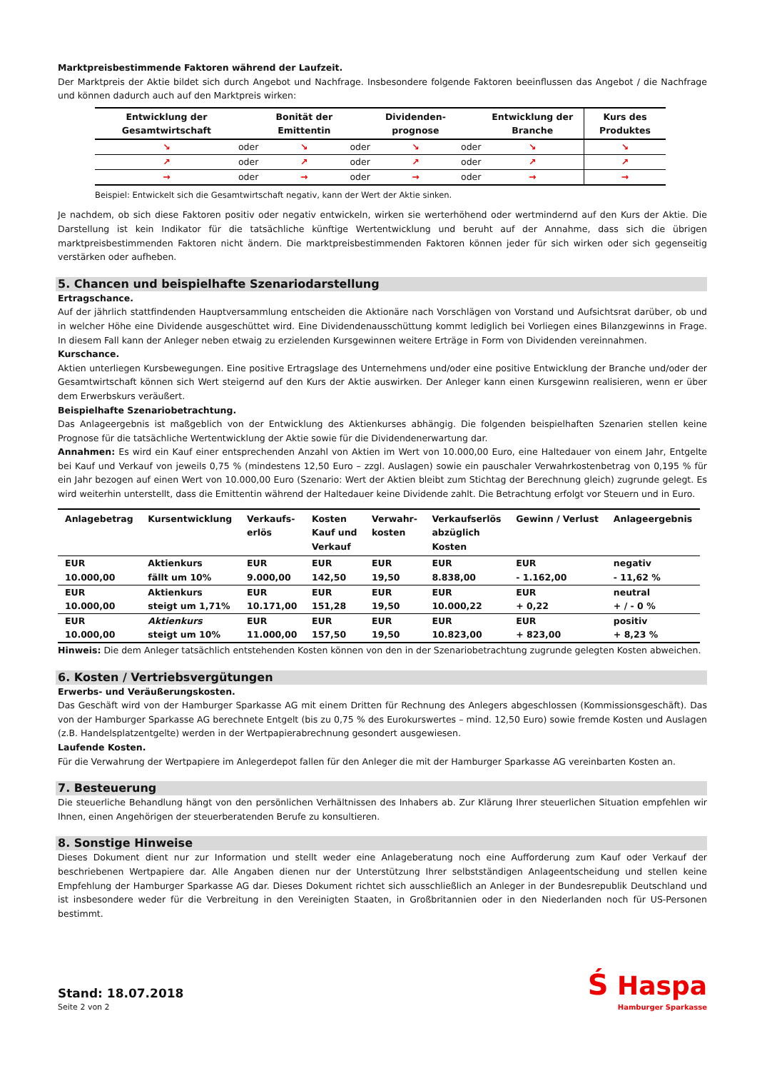Marktpreisbestimmende Faktoren während der Laufzeit.
Der Marktpreis der Aktie bildet sich durch Angebot und Nachfrage. Insbesondere folgende Faktoren beeinflussen das Angebot / die Nachfrage und können dadurch auch auf den Marktpreis wirken:
| Entwicklung der Gesamtwirtschaft | | Bonität der Emittentin | | Dividenden-prognose | | Entwicklung der Branche | Kurs des Produktes |
| --- | --- | --- | --- | --- | --- | --- | --- |
| ↘ | oder | ↘ | oder | ↘ | oder | ↘ | ↘ |
| ↗ | oder | ↗ | oder | ↗ | oder | ↗ | ↗ |
| → | oder | → | oder | → | oder | → | → |
Beispiel: Entwickelt sich die Gesamtwirtschaft negativ, kann der Wert der Aktie sinken.
Je nachdem, ob sich diese Faktoren positiv oder negativ entwickeln, wirken sie werterhöhend oder wertmindernd auf den Kurs der Aktie. Die Darstellung ist kein Indikator für die tatsächliche künftige Wertentwicklung und beruht auf der Annahme, dass sich die übrigen marktpreisbestimmenden Faktoren nicht ändern. Die marktpreisbestimmenden Faktoren können jeder für sich wirken oder sich gegenseitig verstärken oder aufheben.
5. Chancen und beispielhafte Szenariodarstellung
Ertragschance.
Auf der jährlich stattfindenden Hauptversammlung entscheiden die Aktionäre nach Vorschlägen von Vorstand und Aufsichtsrat darüber, ob und in welcher Höhe eine Dividende ausgeschüttet wird. Eine Dividendenausschüttung kommt lediglich bei Vorliegen eines Bilanzgewinns in Frage. In diesem Fall kann der Anleger neben etwaig zu erzielenden Kursgewinnen weitere Erträge in Form von Dividenden vereinnahmen.
Kurschance.
Aktien unterliegen Kursbewegungen. Eine positive Ertragslage des Unternehmens und/oder eine positive Entwicklung der Branche und/oder der Gesamtwirtschaft können sich Wert steigernd auf den Kurs der Aktie auswirken. Der Anleger kann einen Kursgewinn realisieren, wenn er über dem Erwerbskurs veräußert.
Beispielhafte Szenariobetrachtung.
Das Anlageergebnis ist maßgeblich von der Entwicklung des Aktienkurses abhängig. Die folgenden beispielhaften Szenarien stellen keine Prognose für die tatsächliche Wertentwicklung der Aktie sowie für die Dividendenerwartung dar.
Annahmen: Es wird ein Kauf einer entsprechenden Anzahl von Aktien im Wert von 10.000,00 Euro, eine Haltedauer von einem Jahr, Entgelte bei Kauf und Verkauf von jeweils 0,75 % (mindestens 12,50 Euro – zzgl. Auslagen) sowie ein pauschaler Verwahrkostenbetrag von 0,195 % für ein Jahr bezogen auf einen Wert von 10.000,00 Euro (Szenario: Wert der Aktien bleibt zum Stichtag der Berechnung gleich) zugrunde gelegt. Es wird weiterhin unterstellt, dass die Emittentin während der Haltedauer keine Dividende zahlt. Die Betrachtung erfolgt vor Steuern und in Euro.
| Anlagebetrag | Kursentwicklung | Verkaufs- erlös | Kosten Kauf und Verkauf | Verwahr- kosten | Verkaufserlös abzüglich Kosten | Gewinn / Verlust | Anlageergebnis |
| --- | --- | --- | --- | --- | --- | --- | --- |
| EUR 10.000,00 | Aktienkurs fällt um 10% | EUR 9.000,00 | EUR 142,50 | EUR 19,50 | EUR 8.838,00 | EUR - 1.162,00 | negativ - 11,62 % |
| EUR 10.000,00 | Aktienkurs steigt um 1,71% | EUR 10.171,00 | EUR 151,28 | EUR 19,50 | EUR 10.000,22 | EUR + 0,22 | neutral + / - 0 % |
| EUR 10.000,00 | Aktienkurs steigt um 10% | EUR 11.000,00 | EUR 157,50 | EUR 19,50 | EUR 10.823,00 | EUR + 823,00 | positiv + 8,23 % |
Hinweis: Die dem Anleger tatsächlich entstehenden Kosten können von den in der Szenariobetrachtung zugrunde gelegten Kosten abweichen.
6. Kosten / Vertriebsvergütungen
Erwerbs- und Veräußerungskosten.
Das Geschäft wird von der Hamburger Sparkasse AG mit einem Dritten für Rechnung des Anlegers abgeschlossen (Kommissionsgeschäft). Das von der Hamburger Sparkasse AG berechnete Entgelt (bis zu 0,75 % des Eurokurswertes – mind. 12,50 Euro) sowie fremde Kosten und Auslagen (z.B. Handelsplatzentgelte) werden in der Wertpapierabrechnung gesondert ausgewiesen.
Laufende Kosten.
Für die Verwahrung der Wertpapiere im Anlegerdepot fallen für den Anleger die mit der Hamburger Sparkasse AG vereinbarten Kosten an.
7. Besteuerung
Die steuerliche Behandlung hängt von den persönlichen Verhältnissen des Inhabers ab. Zur Klärung Ihrer steuerlichen Situation empfehlen wir Ihnen, einen Angehörigen der steuerberatenden Berufe zu konsultieren.
8. Sonstige Hinweise
Dieses Dokument dient nur zur Information und stellt weder eine Anlageberatung noch eine Aufforderung zum Kauf oder Verkauf der beschriebenen Wertpapiere dar. Alle Angaben dienen nur der Unterstützung Ihrer selbstständigen Anlageentscheidung und stellen keine Empfehlung der Hamburger Sparkasse AG dar. Dieses Dokument richtet sich ausschließlich an Anleger in der Bundesrepublik Deutschland und ist insbesondere weder für die Verbreitung in den Vereinigten Staaten, in Großbritannien oder in den Niederlanden noch für US-Personen bestimmt.
Stand: 18.07.2018
Seite 2 von 2
Ś Haspa
Hamburger Sparkasse